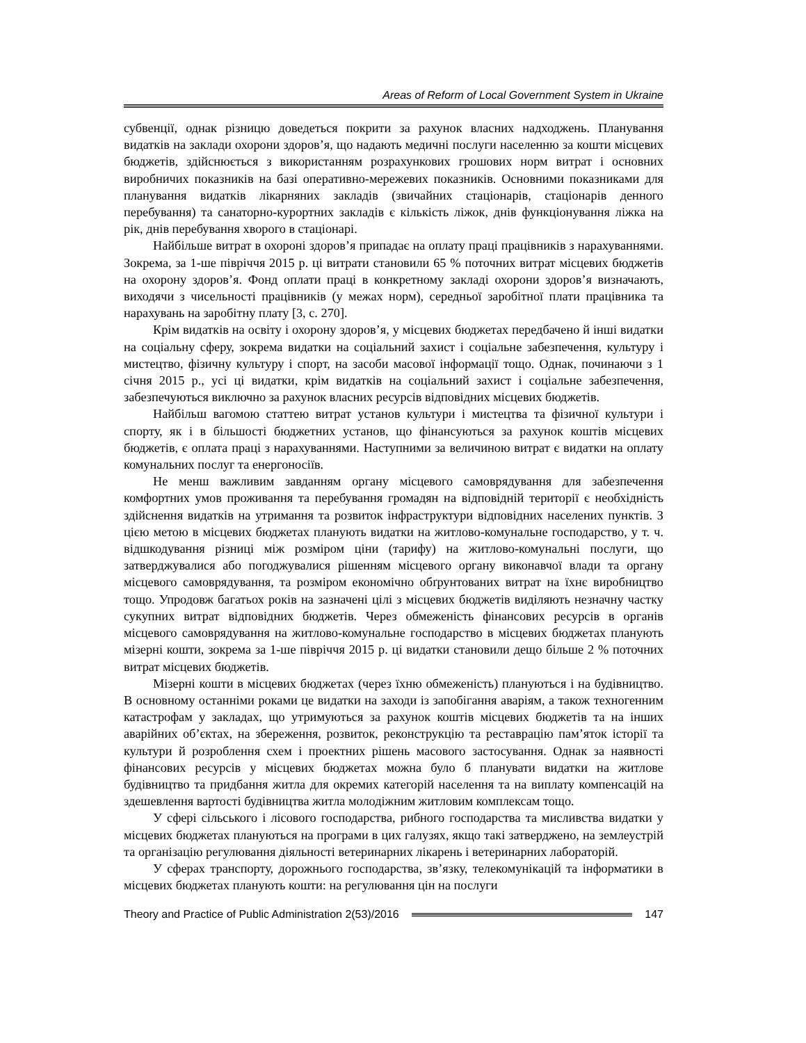Areas of Reform of Local Government System in Ukraine
субвенції, однак різницю доведеться покрити за рахунок власних надходжень. Планування видатків на заклади охорони здоров’я, що надають медичні послуги населенню за кошти місцевих бюджетів, здійснюється з використанням розрахункових грошових норм витрат і основних виробничих показників на базі оперативно-мережевих показників. Основними показниками для планування видатків лікарняних закладів (звичайних стаціонарів, стаціонарів денного перебування) та санаторно-курортних закладів є кількість ліжок, днів функціонування ліжка на рік, днів перебування хворого в стаціонарі.
Найбільше витрат в охороні здоров’я припадає на оплату праці працівників з нарахуваннями. Зокрема, за 1-ше півріччя 2015 р. ці витрати становили 65 % поточних витрат місцевих бюджетів на охорону здоров’я. Фонд оплати праці в конкретному закладі охорони здоров’я визначають, виходячи з чисельності працівників (у межах норм), середньої заробітної плати працівника та нарахувань на заробітну плату [3, с. 270].
Крім видатків на освіту і охорону здоров’я, у місцевих бюджетах передбачено й інші видатки на соціальну сферу, зокрема видатки на соціальний захист і соціальне забезпечення, культуру і мистецтво, фізичну культуру і спорт, на засоби масової інформації тощо. Однак, починаючи з 1 січня 2015 р., усі ці видатки, крім видатків на соціальний захист і соціальне забезпечення, забезпечуються виключно за рахунок власних ресурсів відповідних місцевих бюджетів.
Найбільш вагомою статтею витрат установ культури і мистецтва та фізичної культури і спорту, як і в більшості бюджетних установ, що фінансуються за рахунок коштів місцевих бюджетів, є оплата праці з нарахуваннями. Наступними за величиною витрат є видатки на оплату комунальних послуг та енергоносіїв.
Не менш важливим завданням органу місцевого самоврядування для забезпечення комфортних умов проживання та перебування громадян на відповідній території є необхідність здійснення видатків на утримання та розвиток інфраструктури відповідних населених пунктів. З цією метою в місцевих бюджетах планують видатки на житлово-комунальне господарство, у т. ч. відшкодування різниці між розміром ціни (тарифу) на житлово-комунальні послуги, що затверджувалися або погоджувалися рішенням місцевого органу виконавчої влади та органу місцевого самоврядування, та розміром економічно обґрунтованих витрат на їхнє виробництво тощо. Упродовж багатьох років на зазначені цілі з місцевих бюджетів виділяють незначну частку сукупних витрат відповідних бюджетів. Через обмеженість фінансових ресурсів в органів місцевого самоврядування на житлово-комунальне господарство в місцевих бюджетах планують мізерні кошти, зокрема за 1-ше півріччя 2015 р. ці видатки становили дещо більше 2 % поточних витрат місцевих бюджетів.
Мізерні кошти в місцевих бюджетах (через їхню обмеженість) плануються і на будівництво. В основному останніми роками це видатки на заходи із запобігання аваріям, а також техногенним катастрофам у закладах, що утримуються за рахунок коштів місцевих бюджетів та на інших аварійних об’єктах, на збереження, розвиток, реконструкцію та реставрацію пам’яток історії та культури й розроблення схем і проектних рішень масового застосування. Однак за наявності фінансових ресурсів у місцевих бюджетах можна було б планувати видатки на житлове будівництво та придбання житла для окремих категорій населення та на виплату компенсацій на здешевлення вартості будівництва житла молодіжним житловим комплексам тощо.
У сфері сільського і лісового господарства, рибного господарства та мисливства видатки у місцевих бюджетах плануються на програми в цих галузях, якщо такі затверджено, на землеустрій та організацію регулювання діяльності ветеринарних лікарень і ветеринарних лабораторій.
У сферах транспорту, дорожнього господарства, зв’язку, телекомунікацій та інформатики в місцевих бюджетах планують кошти: на регулювання цін на послуги
Theory and Practice of Public Administration 2(53)/2016 147